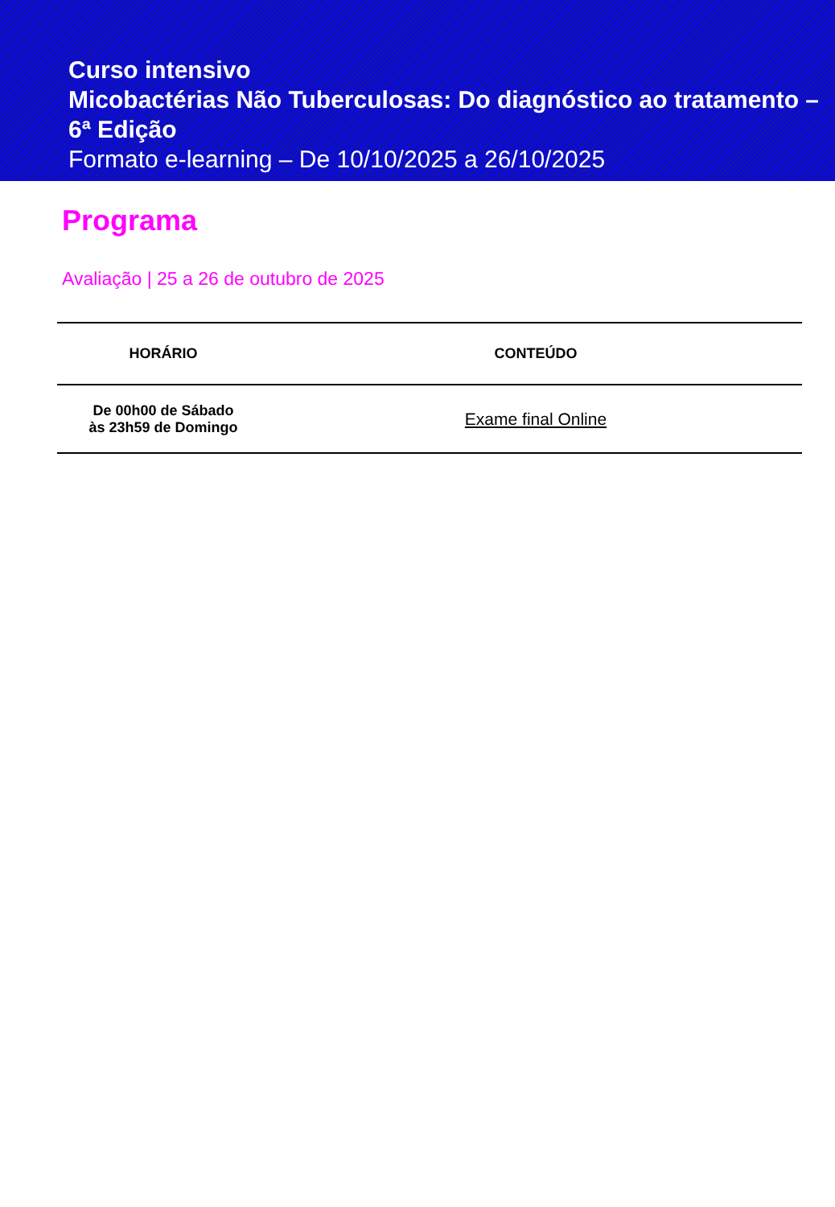Curso intensivo
Micobactérias Não Tuberculosas: Do diagnóstico ao tratamento – 6ª Edição
Formato e-learning – De 10/10/2025 a 26/10/2025
Programa
Avaliação | 25 a 26 de outubro de 2025
| HORÁRIO | CONTEÚDO |
| --- | --- |
| De 00h00 de Sábado às 23h59 de Domingo | Exame final Online |